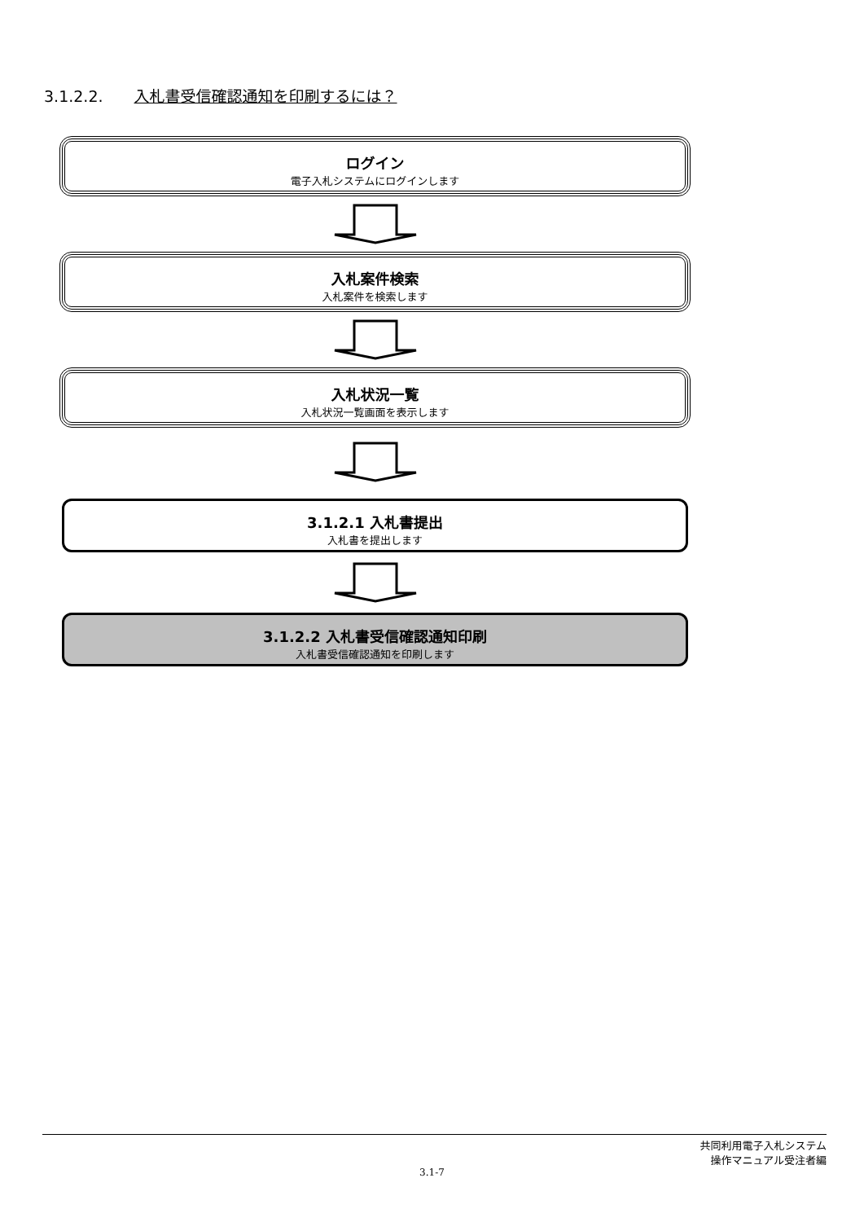3.1.2.2. 入札書受信確認通知を印刷するには？
ログイン
電子入札システムにログインします
入札案件検索
入札案件を検索します
入札状況一覧
入札状況一覧画面を表示します
3.1.2.1 入札書提出
入札書を提出します
3.1.2.2 入札書受信確認通知印刷
入札書受信確認通知を印刷します
共同利用電子入札システム
操作マニュアル受注者編
3.1-7